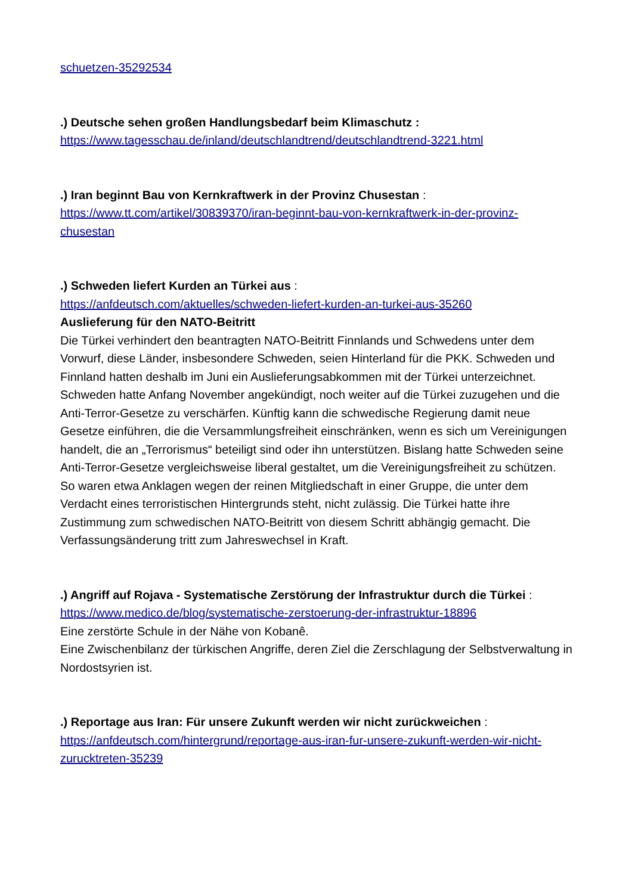schuetzen-35292534
.) Deutsche sehen großen Handlungsbedarf beim Klimaschutz :
https://www.tagesschau.de/inland/deutschlandtrend/deutschlandtrend-3221.html
.) Iran beginnt Bau von Kernkraftwerk in der Provinz Chusestan :
https://www.tt.com/artikel/30839370/iran-beginnt-bau-von-kernkraftwerk-in-der-provinz-chusestan
.) Schweden liefert Kurden an Türkei aus :
https://anfdeutsch.com/aktuelles/schweden-liefert-kurden-an-turkei-aus-35260
Auslieferung für den NATO-Beitritt
Die Türkei verhindert den beantragten NATO-Beitritt Finnlands und Schwedens unter dem Vorwurf, diese Länder, insbesondere Schweden, seien Hinterland für die PKK. Schweden und Finnland hatten deshalb im Juni ein Auslieferungsabkommen mit der Türkei unterzeichnet. Schweden hatte Anfang November angekündigt, noch weiter auf die Türkei zuzugehen und die Anti-Terror-Gesetze zu verschärfen. Künftig kann die schwedische Regierung damit neue Gesetze einführen, die die Versammlungsfreiheit einschränken, wenn es sich um Vereinigungen handelt, die an „Terrorismus“ beteiligt sind oder ihn unterstützen. Bislang hatte Schweden seine Anti-Terror-Gesetze vergleichsweise liberal gestaltet, um die Vereinigungsfreiheit zu schützen. So waren etwa Anklagen wegen der reinen Mitgliedschaft in einer Gruppe, die unter dem Verdacht eines terroristischen Hintergrunds steht, nicht zulässig. Die Türkei hatte ihre Zustimmung zum schwedischen NATO-Beitritt von diesem Schritt abhängig gemacht. Die Verfassungsänderung tritt zum Jahreswechsel in Kraft.
.) Angriff auf Rojava - Systematische Zerstörung der Infrastruktur durch die Türkei :
https://www.medico.de/blog/systematische-zerstoerung-der-infrastruktur-18896
Eine zerstörte Schule in der Nähe von Kobanê.
Eine Zwischenbilanz der türkischen Angriffe, deren Ziel die Zerschlagung der Selbstverwaltung in Nordostsyrien ist.
.) Reportage aus Iran: Für unsere Zukunft werden wir nicht zurückweichen :
https://anfdeutsch.com/hintergrund/reportage-aus-iran-fur-unsere-zukunft-werden-wir-nicht-zurucktreten-35239